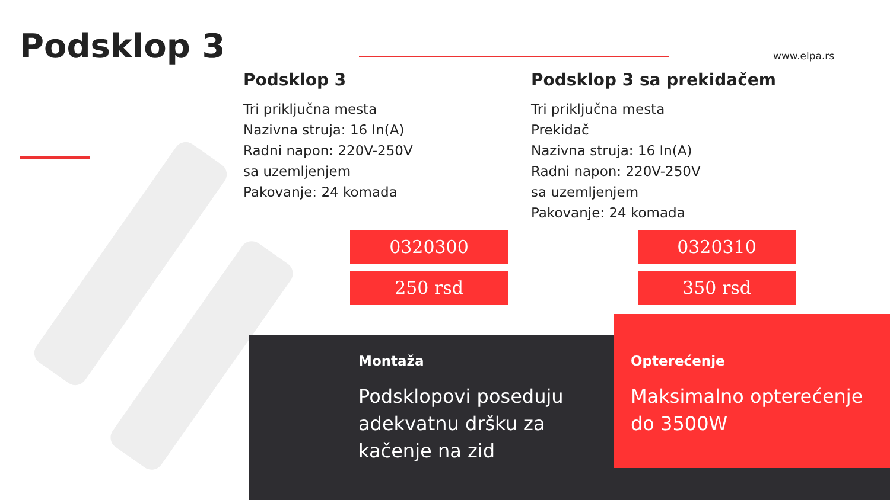Podsklop 3 www.elpa.rs
Podsklop 3
Tri priključna mesta
Nazivna struja: 16 In(A)
Radni napon: 220V-250V
sa uzemljenjem
Pakovanje: 24 komada
Podsklop 3 sa prekidačem
Tri priključna mesta
Prekidač
Nazivna struja: 16 In(A)
Radni napon: 220V-250V
sa uzemljenjem
Pakovanje: 24 komada
0320300
250 rsd
0320310
350 rsd
Montaža
Podsklopovi poseduju adekvatnu dršku za kačenje na zid
Opterećenje
Maksimalno opterećenje do 3500W